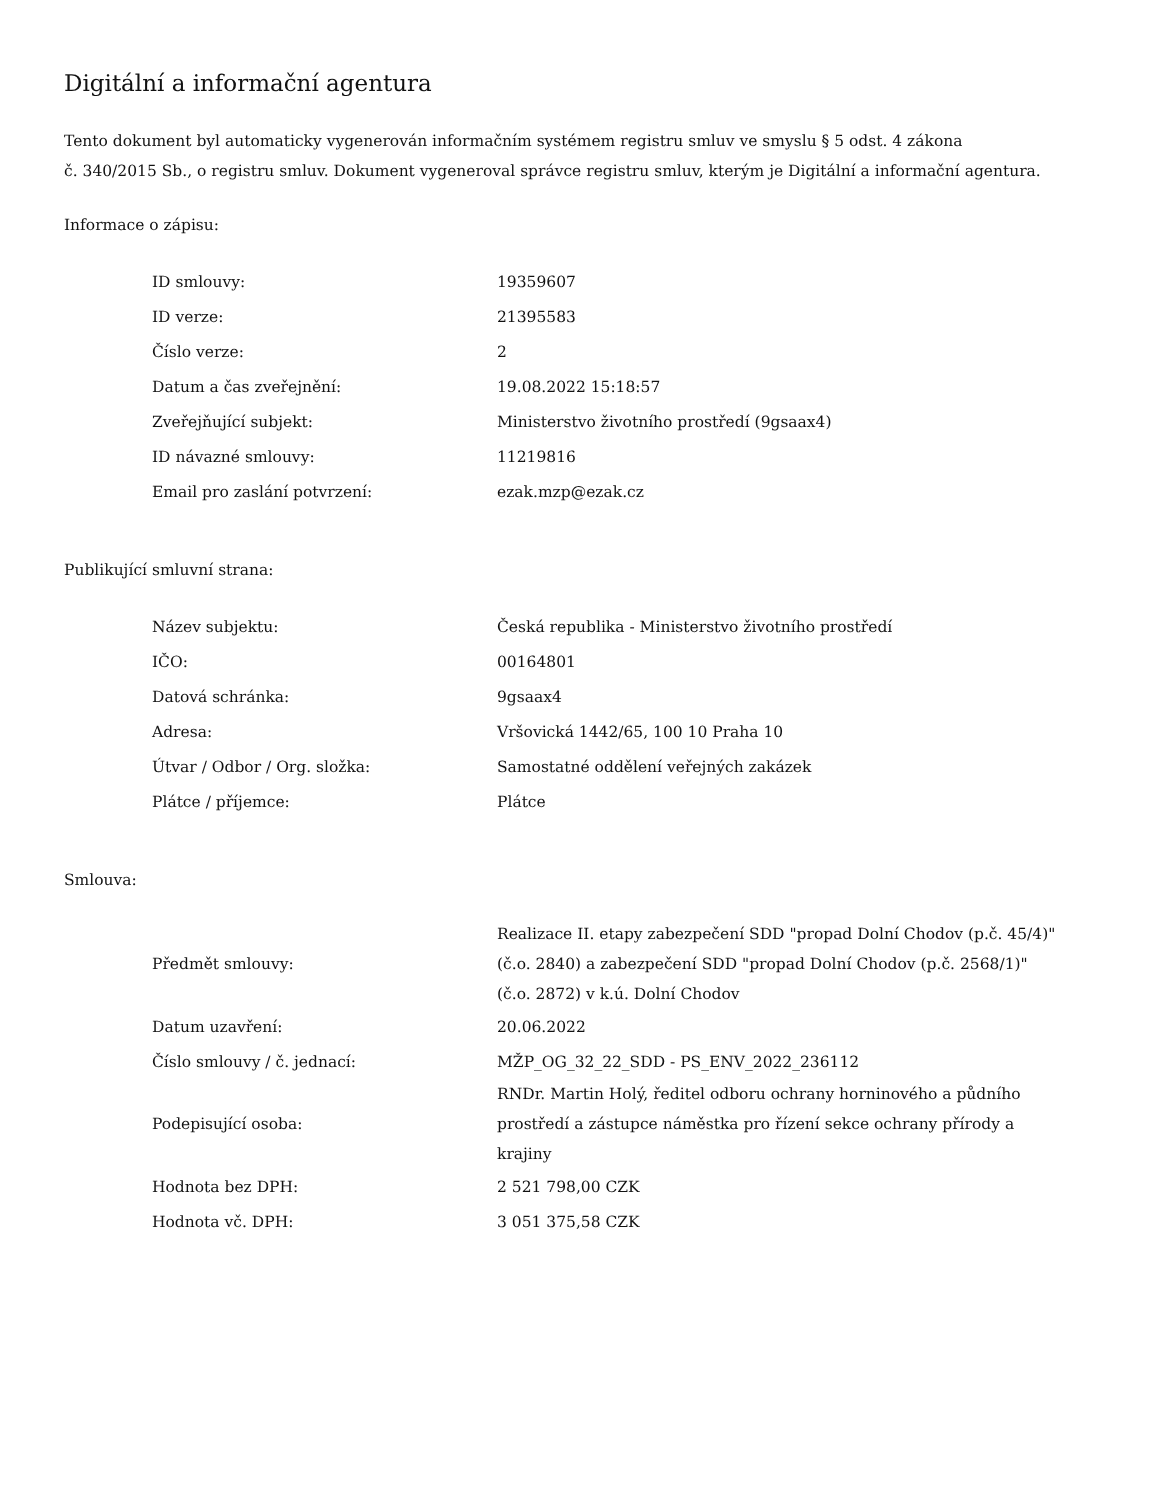Digitální a informační agentura
Tento dokument byl automaticky vygenerován informačním systémem registru smluv ve smyslu § 5 odst. 4 zákona
č. 340/2015 Sb., o registru smluv. Dokument vygeneroval správce registru smluv, kterým je Digitální a informační agentura.
Informace o zápisu:
| ID smlouvy: | 19359607 |
| ID verze: | 21395583 |
| Číslo verze: | 2 |
| Datum a čas zveřejnění: | 19.08.2022 15:18:57 |
| Zveřejňující subjekt: | Ministerstvo životního prostředí (9gsaax4) |
| ID návazné smlouvy: | 11219816 |
| Email pro zaslání potvrzení: | ezak.mzp@ezak.cz |
Publikující smluvní strana:
| Název subjektu: | Česká republika - Ministerstvo životního prostředí |
| IČO: | 00164801 |
| Datová schránka: | 9gsaax4 |
| Adresa: | Vršovická 1442/65, 100 10 Praha 10 |
| Útvar / Odbor / Org. složka: | Samostatné oddělení veřejných zakázek |
| Plátce / příjemce: | Plátce |
Smlouva:
| Předmět smlouvy: | Realizace II. etapy zabezpečení SDD "propad Dolní Chodov (p.č. 45/4)" (č.o. 2840) a zabezpečení SDD "propad Dolní Chodov (p.č. 2568/1)" (č.o. 2872) v k.ú. Dolní Chodov |
| Datum uzavření: | 20.06.2022 |
| Číslo smlouvy / č. jednací: | MŽP_OG_32_22_SDD - PS_ENV_2022_236112 |
| Podepisující osoba: | RNDr. Martin Holý, ředitel odboru ochrany horninového a půdního prostředí a zástupce náměstka pro řízení sekce ochrany přírody a krajiny |
| Hodnota bez DPH: | 2 521 798,00 CZK |
| Hodnota vč. DPH: | 3 051 375,58 CZK |